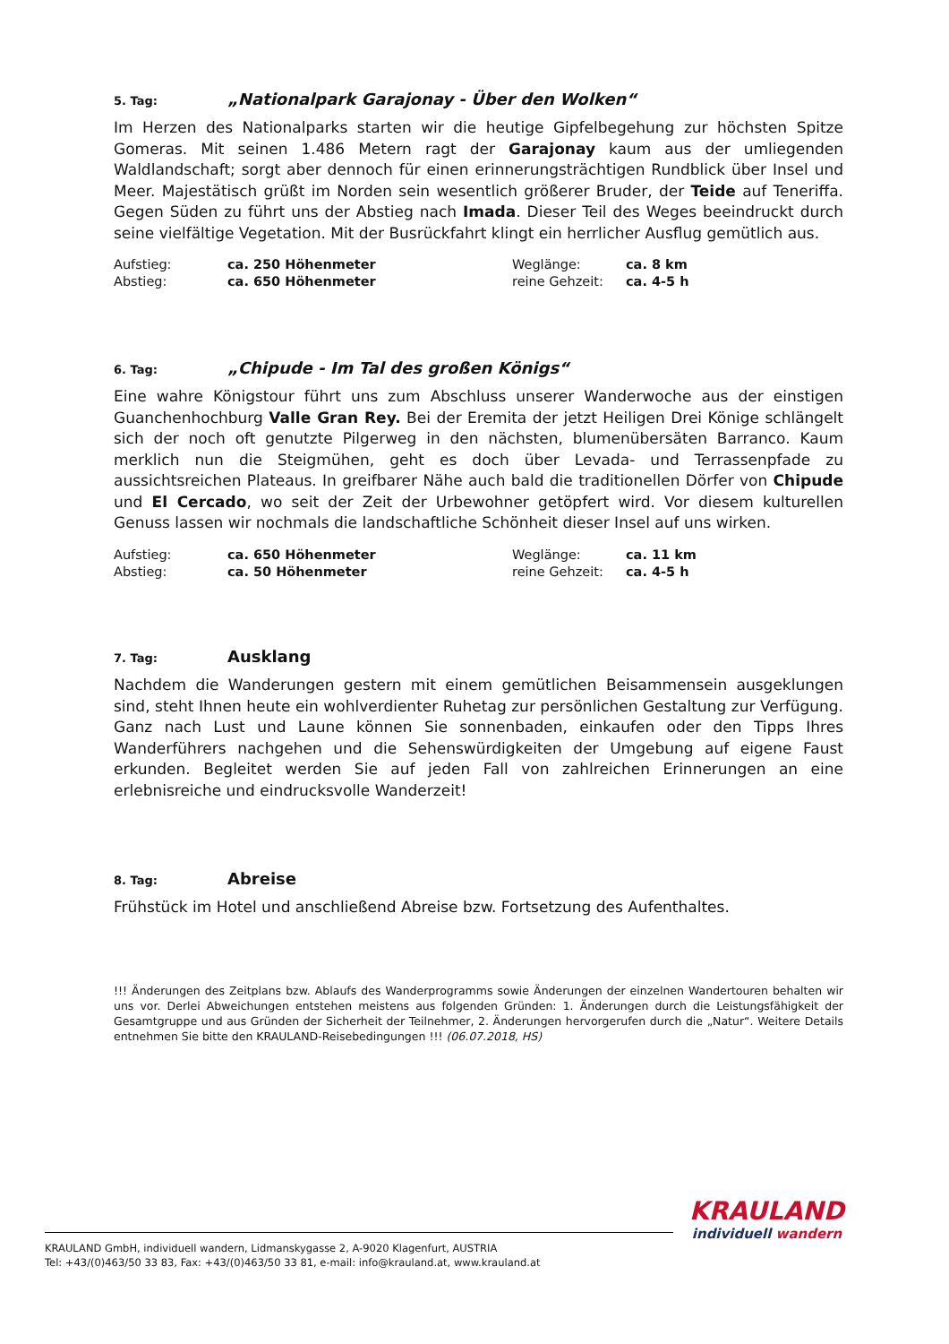5. Tag: „Nationalpark Garajonay - Über den Wolken“
Im Herzen des Nationalparks starten wir die heutige Gipfelbegehung zur höchsten Spitze Gomeras. Mit seinen 1.486 Metern ragt der Garajonay kaum aus der umliegenden Waldlandschaft; sorgt aber dennoch für einen erinnerungsträchtigen Rundblick über Insel und Meer. Majestätisch grüßt im Norden sein wesentlich größerer Bruder, der Teide auf Teneriffa. Gegen Süden zu führt uns der Abstieg nach Imada. Dieser Teil des Weges beeindruckt durch seine vielfältige Vegetation. Mit der Busrückfahrt klingt ein herrlicher Ausflug gemütlich aus.
| Aufstieg: | ca. 250 Höhenmeter | Weglänge: | ca. 8 km |
| Abstieg: | ca. 650 Höhenmeter | reine Gehzeit: | ca. 4-5 h |
6. Tag: „Chipude - Im Tal des großen Königs“
Eine wahre Königstour führt uns zum Abschluss unserer Wanderwoche aus der einstigen Guanchenhochburg Valle Gran Rey. Bei der Eremita der jetzt Heiligen Drei Könige schlängelt sich der noch oft genutzte Pilgerweg in den nächsten, blumenübersäten Barranco. Kaum merklich nun die Steigmühen, geht es doch über Levada- und Terrassenpfade zu aussichtsreichen Plateaus. In greifbarer Nähe auch bald die traditionellen Dörfer von Chipude und El Cercado, wo seit der Zeit der Urbewohner getöpfert wird. Vor diesem kulturellen Genuss lassen wir nochmals die landschaftliche Schönheit dieser Insel auf uns wirken.
| Aufstieg: | ca. 650 Höhenmeter | Weglänge: | ca. 11 km |
| Abstieg: | ca. 50 Höhenmeter | reine Gehzeit: | ca. 4-5 h |
7. Tag: Ausklang
Nachdem die Wanderungen gestern mit einem gemütlichen Beisammensein ausgeklungen sind, steht Ihnen heute ein wohlverdienter Ruhetag zur persönlichen Gestaltung zur Verfügung. Ganz nach Lust und Laune können Sie sonnenbaden, einkaufen oder den Tipps Ihres Wanderführers nachgehen und die Sehenswürdigkeiten der Umgebung auf eigene Faust erkunden. Begleitet werden Sie auf jeden Fall von zahlreichen Erinnerungen an eine erlebnisreiche und eindrucksvolle Wanderzeit!
8. Tag: Abreise
Frühstück im Hotel und anschließend Abreise bzw. Fortsetzung des Aufenthaltes.
!!! Änderungen des Zeitplans bzw. Ablaufs des Wanderprogramms sowie Änderungen der einzelnen Wandertouren behalten wir uns vor. Derlei Abweichungen entstehen meistens aus folgenden Gründen: 1. Änderungen durch die Leistungsfähigkeit der Gesamtgruppe und aus Gründen der Sicherheit der Teilnehmer, 2. Änderungen hervorgerufen durch die „Natur“. Weitere Details entnehmen Sie bitte den KRAULAND-Reisebedingungen !!! (06.07.2018, HS)
KRAULAND
individuell wandern
KRAULAND GmbH, individuell wandern, Lidmanskygasse 2, A-9020 Klagenfurt, AUSTRIA
Tel: +43/(0)463/50 33 83, Fax: +43/(0)463/50 33 81, e-mail: info@krauland.at, www.krauland.at